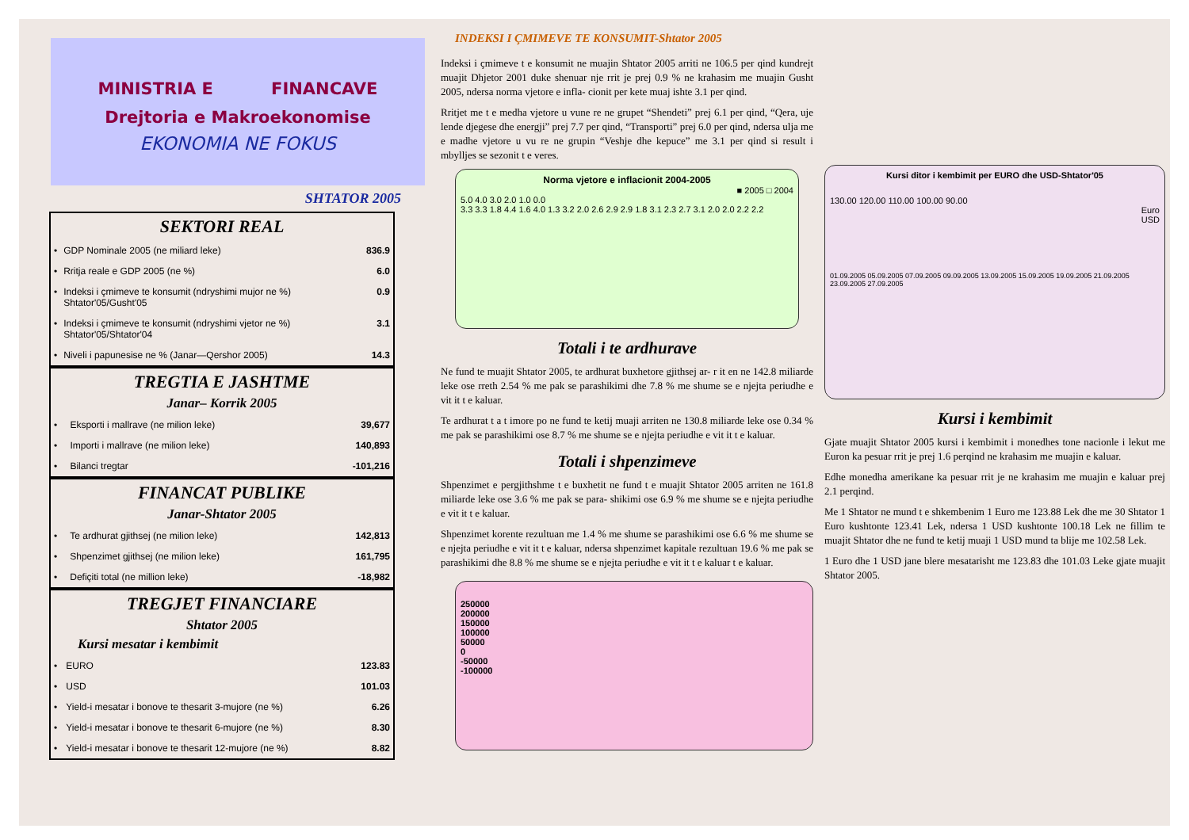MINISTRIA E FINANCAVE
Drejtoria e Makroekonomise
EKONOMIA NE FOKUS
SHTATOR 2005
SEKTORI REAL
| • | GDP Nominale 2005 (ne miliard leke) | 836.9 |
| • | Rritja reale e GDP 2005 (ne %) | 6.0 |
| • | Indeksi i çmimeve te konsumit (ndryshimi mujor ne %) Shtator'05/Gusht'05 | 0.9 |
| • | Indeksi i çmimeve te konsumit (ndryshimi vjetor ne %) Shtator'05/Shtator'04 | 3.1 |
| • | Niveli i papunesise ne % (Janar—Qershor 2005) | 14.3 |
TREGTIA E JASHTME
Janar– Korrik 2005
| • | Eksporti i mallrave (ne milion leke) | 39,677 |
| • | Importi i mallrave (ne milion leke) | 140,893 |
| • | Bilanci tregtar | -101,216 |
FINANCAT PUBLIKE
Janar-Shtator 2005
| • | Te ardhurat gjithsej (ne milion leke) | 142,813 |
| • | Shpenzimet gjithsej (ne milion leke) | 161,795 |
| • | Defiçiti total (ne million leke) | -18,982 |
TREGJET FINANCIARE
Shtator 2005
Kursi mesatar i kembimit
| • | EURO | 123.83 |
| • | USD | 101.03 |
| • | Yield-i mesatar i bonove te thesarit 3-mujore (ne %) | 6.26 |
| • | Yield-i mesatar i bonove te thesarit 6-mujore (ne %) | 8.30 |
| • | Yield-i mesatar i bonove te thesarit 12-mujore (ne %) | 8.82 |
INDEKSI I ÇMIMEVE TE KONSUMIT-Shtator 2005
Indeksi i çmimeve t e konsumit ne muajin Shtator 2005 arriti ne 106.5 per qind kundrejt muajit Dhjetor 2001 duke shenuar nje rrit je prej 0.9 % ne krahasim me muajin Gusht 2005, ndersa norma vjetore e infla- cionit per kete muaj ishte 3.1 per qind.
Rritjet me t e medha vjetore u vune re ne grupet “Shendeti” prej 6.1 per qind, “Qera, uje lende djegese dhe energji” prej 7.7 per qind, “Transporti” prej 6.0 per qind, ndersa ulja me e madhe vjetore u vu re ne grupin “Veshje dhe kepuce” me 3.1 per qind si result i mbylljes se sezonit t e veres.
Norma vjetore e inflacionit 2004-2005
■ 2005 □ 2004
5.0 4.0 3.0 2.0 1.0 0.0
3.3 3.3 1.8 4.4 1.6 4.0 1.3 3.2 2.0 2.6 2.9 2.9 1.8 3.1 2.3 2.7 3.1 2.0 2.0 2.2 2.2
Totali i te ardhurave
Ne fund te muajit Shtator 2005, te ardhurat buxhetore gjithsej ar- r it en ne 142.8 miliarde leke ose rreth 2.54 % me pak se parashikimi dhe 7.8 % me shume se e njejta periudhe e vit it t e kaluar.
Te ardhurat t a t imore po ne fund te ketij muaji arriten ne 130.8 miliarde leke ose 0.34 % me pak se parashikimi ose 8.7 % me shume se e njejta periudhe e vit it t e kaluar.
Totali i shpenzimeve
Shpenzimet e pergjithshme t e buxhetit ne fund t e muajit Shtator 2005 arriten ne 161.8 miliarde leke ose 3.6 % me pak se para- shikimi ose 6.9 % me shume se e njejta periudhe e vit it t e kaluar.
Shpenzimet korente rezultuan me 1.4 % me shume se parashikimi ose 6.6 % me shume se e njejta periudhe e vit it t e kaluar, ndersa shpenzimet kapitale rezultuan 19.6 % me pak se parashikimi dhe 8.8 % me shume se e njejta periudhe e vit it t e kaluar t e kaluar.
250000
200000
150000
100000
50000
0
-50000
-100000
Kursi ditor i kembimit per EURO dhe USD-Shtator'05
130.00 120.00 110.00 100.00 90.00
Euro
USD
01.09.2005 05.09.2005 07.09.2005 09.09.2005 13.09.2005 15.09.2005 19.09.2005 21.09.2005 23.09.2005 27.09.2005
Kursi i kembimit
Gjate muajit Shtator 2005 kursi i kembimit i monedhes tone nacionle i lekut me Euron ka pesuar rrit je prej 1.6 perqind ne krahasim me muajin e kaluar.
Edhe monedha amerikane ka pesuar rrit je ne krahasim me muajin e kaluar prej 2.1 perqind.
Me 1 Shtator ne mund t e shkembenim 1 Euro me 123.88 Lek dhe me 30 Shtator 1 Euro kushtonte 123.41 Lek, ndersa 1 USD kushtonte 100.18 Lek ne fillim te muajit Shtator dhe ne fund te ketij muaji 1 USD mund ta blije me 102.58 Lek.
1 Euro dhe 1 USD jane blere mesatarisht me 123.83 dhe 101.03 Leke gjate muajit Shtator 2005.